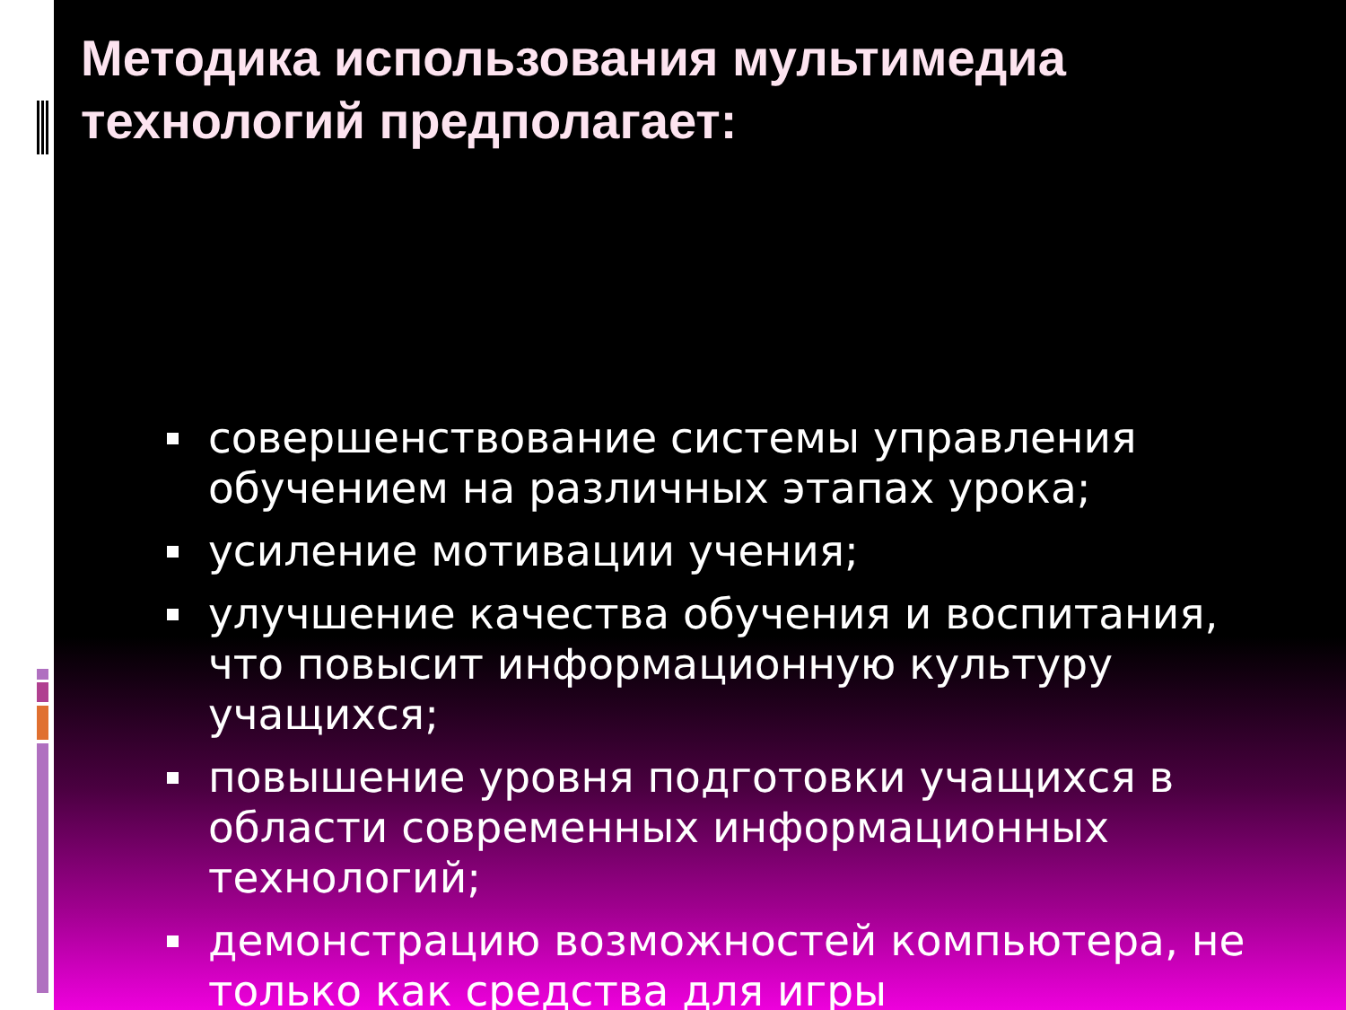Методика использования мультимедиа технологий предполагает:
совершенствование системы управления обучением на различных этапах урока;
усиление мотивации учения;
улучшение качества обучения и воспитания, что повысит информационную культуру учащихся;
повышение уровня подготовки учащихся в области современных информационных технологий;
демонстрацию возможностей компьютера, не только как средства для игры